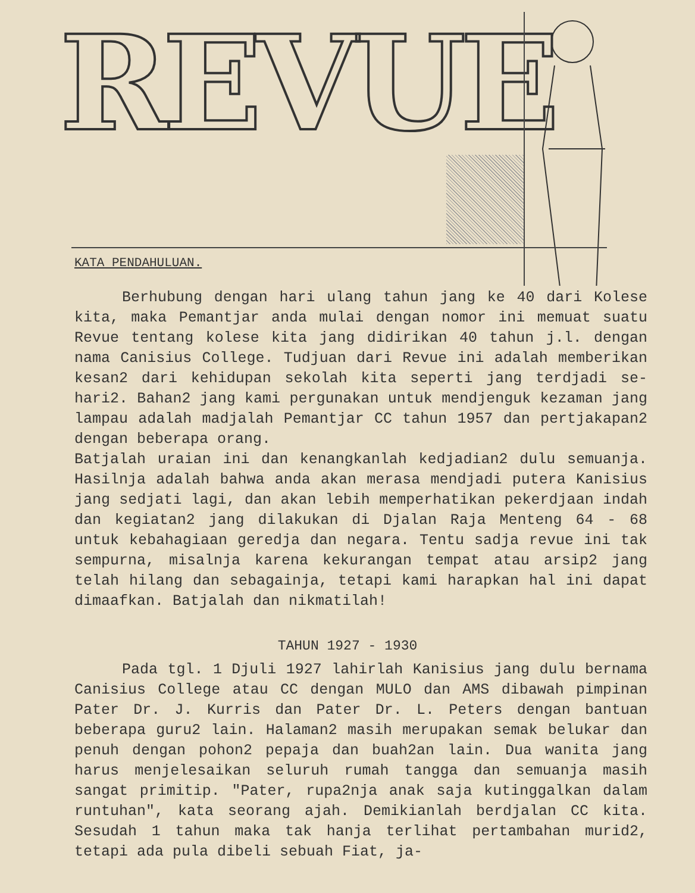REVUE
KATA PENDAHULUAN.
Berhubung dengan hari ulang tahun jang ke 40 dari Kolese kita, maka Pemantjar anda mulai dengan nomor ini memuat suatu Revue tentang kolese kita jang didirikan 40 tahun j.l. dengan nama Canisius College. Tudjuan dari Revue ini adalah memberikan kesan2 dari kehidupan sekolah kita seperti jang terdjadi se-hari2. Bahan2 jang kami pergunakan untuk mendjenguk kezaman jang lampau adalah madjalah Pemantjar CC tahun 1957 dan pertjakapan2 dengan beberapa orang.
Batjalah uraian ini dan kenangkanlah kedjadian2 dulu semuanja. Hasilnja adalah bahwa anda akan merasa mendjadi putera Kanisius jang sedjati lagi, dan akan lebih memperhatikan pekerdjaan indah dan kegiatan2 jang dilakukan di Djalan Raja Menteng 64 - 68 untuk kebahagiaan geredja dan negara. Tentu sadja revue ini tak sempurna, misalnja karena kekurangan tempat atau arsip2 jang telah hilang dan sebagainja, tetapi kami harapkan hal ini dapat dimaafkan. Batjalah dan nikmatilah!
TAHUN 1927 - 1930
Pada tgl. 1 Djuli 1927 lahirlah Kanisius jang dulu bernama Canisius College atau CC dengan MULO dan AMS dibawah pimpinan Pater Dr. J. Kurris dan Pater Dr. L. Peters dengan bantuan beberapa guru2 lain. Halaman2 masih merupakan semak belukar dan penuh dengan pohon2 pepaja dan buah2an lain. Dua wanita jang harus menjelesaikan seluruh rumah tangga dan semuanja masih sangat primitip. "Pater, rupa2nja anak saja kutinggalkan dalam runtuhan", kata seorang ajah. Demikianlah berdjalan CC kita. Sesudah 1 tahun maka tak hanja terlihat pertambahan murid2, tetapi ada pula dibeli sebuah Fiat, ja-